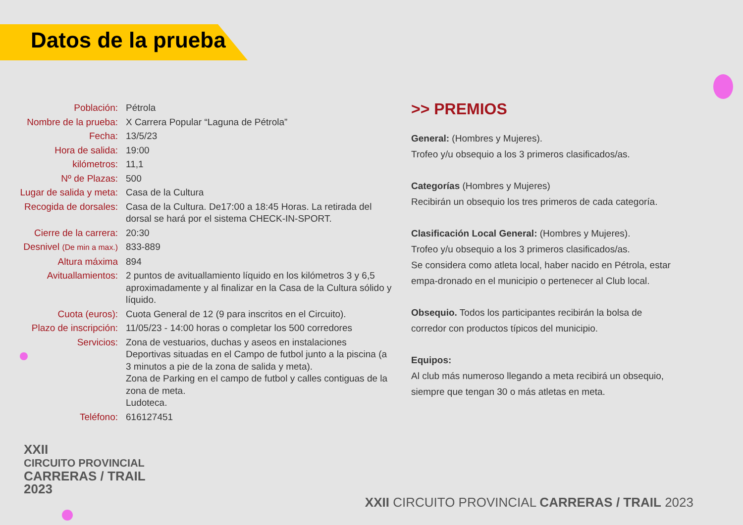Datos de la prueba
| Población: | Pétrola |
| Nombre de la prueba: | X Carrera Popular “Laguna de Pétrola” |
| Fecha: | 13/5/23 |
| Hora de salida: | 19:00 |
| kilómetros: | 11,1 |
| Nº de Plazas: | 500 |
| Lugar de salida y meta: | Casa de la Cultura |
| Recogida de dorsales: | Casa de la Cultura. De17:00 a 18:45 Horas. La retirada del dorsal se hará por el sistema CHECK-IN-SPORT. |
| Cierre de la carrera: | 20:30 |
| Desnivel (De min a max.) | 833-889 |
| Altura máxima | 894 |
| Avituallamientos: | 2 puntos de avituallamiento líquido en los kilómetros 3 y 6,5 aproximadamente y al finalizar en la Casa de la Cultura sólido y líquido. |
| Cuota (euros): | Cuota General de 12 (9 para inscritos en el Circuito). |
| Plazo de inscripción: | 11/05/23 - 14:00 horas o completar los 500 corredores |
| Servicios: | Zona de vestuarios, duchas y aseos en instalaciones Deportivas situadas en el Campo de futbol junto a la piscina (a 3 minutos a pie de la zona de salida y meta). Zona de Parking en el campo de futbol y calles contiguas de la zona de meta. Ludoteca. |
| Teléfono: | 616127451 |
>> PREMIOS
General: (Hombres y Mujeres).
Trofeo y/u obsequio a los 3 primeros clasificados/as.
Categorías (Hombres y Mujeres)
Recibirán un obsequio los tres primeros de cada categoría.
Clasificación Local General: (Hombres y Mujeres).
Trofeo y/u obsequio a los 3 primeros clasificados/as.
Se considera como atleta local, haber nacido en Pétrola, estar empa-dronado en el municipio o pertenecer al Club local.
Obsequio. Todos los participantes recibirán la bolsa de corredor con productos típicos del municipio.
Equipos:
Al club más numeroso llegando a meta recibirá un obsequio, siempre que tengan 30 o más atletas en meta.
XXII
CIRCUITO PROVINCIAL
CARRERAS / TRAIL
2023
XXII CIRCUITO PROVINCIAL CARRERAS / TRAIL 2023